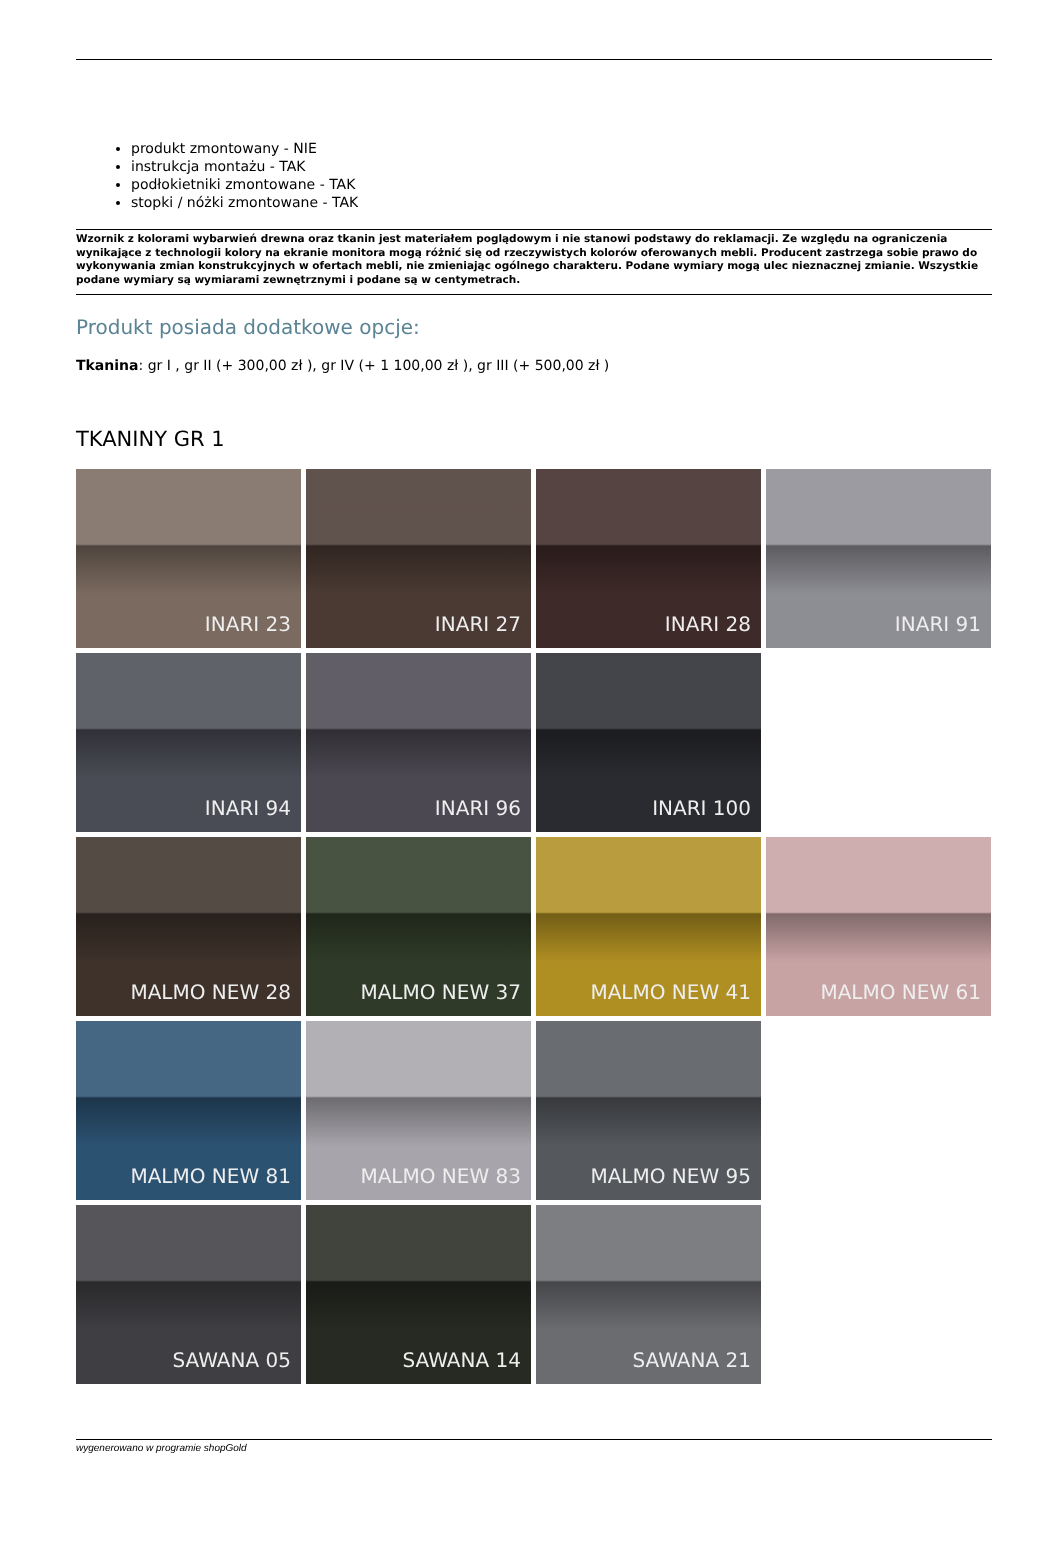produkt zmontowany - NIE
instrukcja montażu - TAK
podłokietniki zmontowane - TAK
stopki / nóżki zmontowane - TAK
Wzornik z kolorami wybarwień drewna oraz tkanin jest materiałem poglądowym i nie stanowi podstawy do reklamacji. Ze względu na ograniczenia wynikające z technologii kolory na ekranie monitora mogą różnić się od rzeczywistych kolorów oferowanych mebli. Producent zastrzega sobie prawo do wykonywania zmian konstrukcyjnych w ofertach mebli, nie zmieniając ogólnego charakteru. Podane wymiary mogą ulec nieznacznej zmianie. Wszystkie podane wymiary są wymiarami zewnętrznymi i podane są w centymetrach.
Produkt posiada dodatkowe opcje:
Tkanina: gr I , gr II (+ 300,00 zł ), gr IV (+ 1 100,00 zł ), gr III (+ 500,00 zł )
TKANINY GR 1
INARI 23
INARI 27
INARI 28
INARI 91
INARI 94
INARI 96
INARI 100
MALMO NEW 28
MALMO NEW 37
MALMO NEW 41
MALMO NEW 61
MALMO NEW 81
MALMO NEW 83
MALMO NEW 95
SAWANA 05
SAWANA 14
SAWANA 21
wygenerowano w programie shopGold